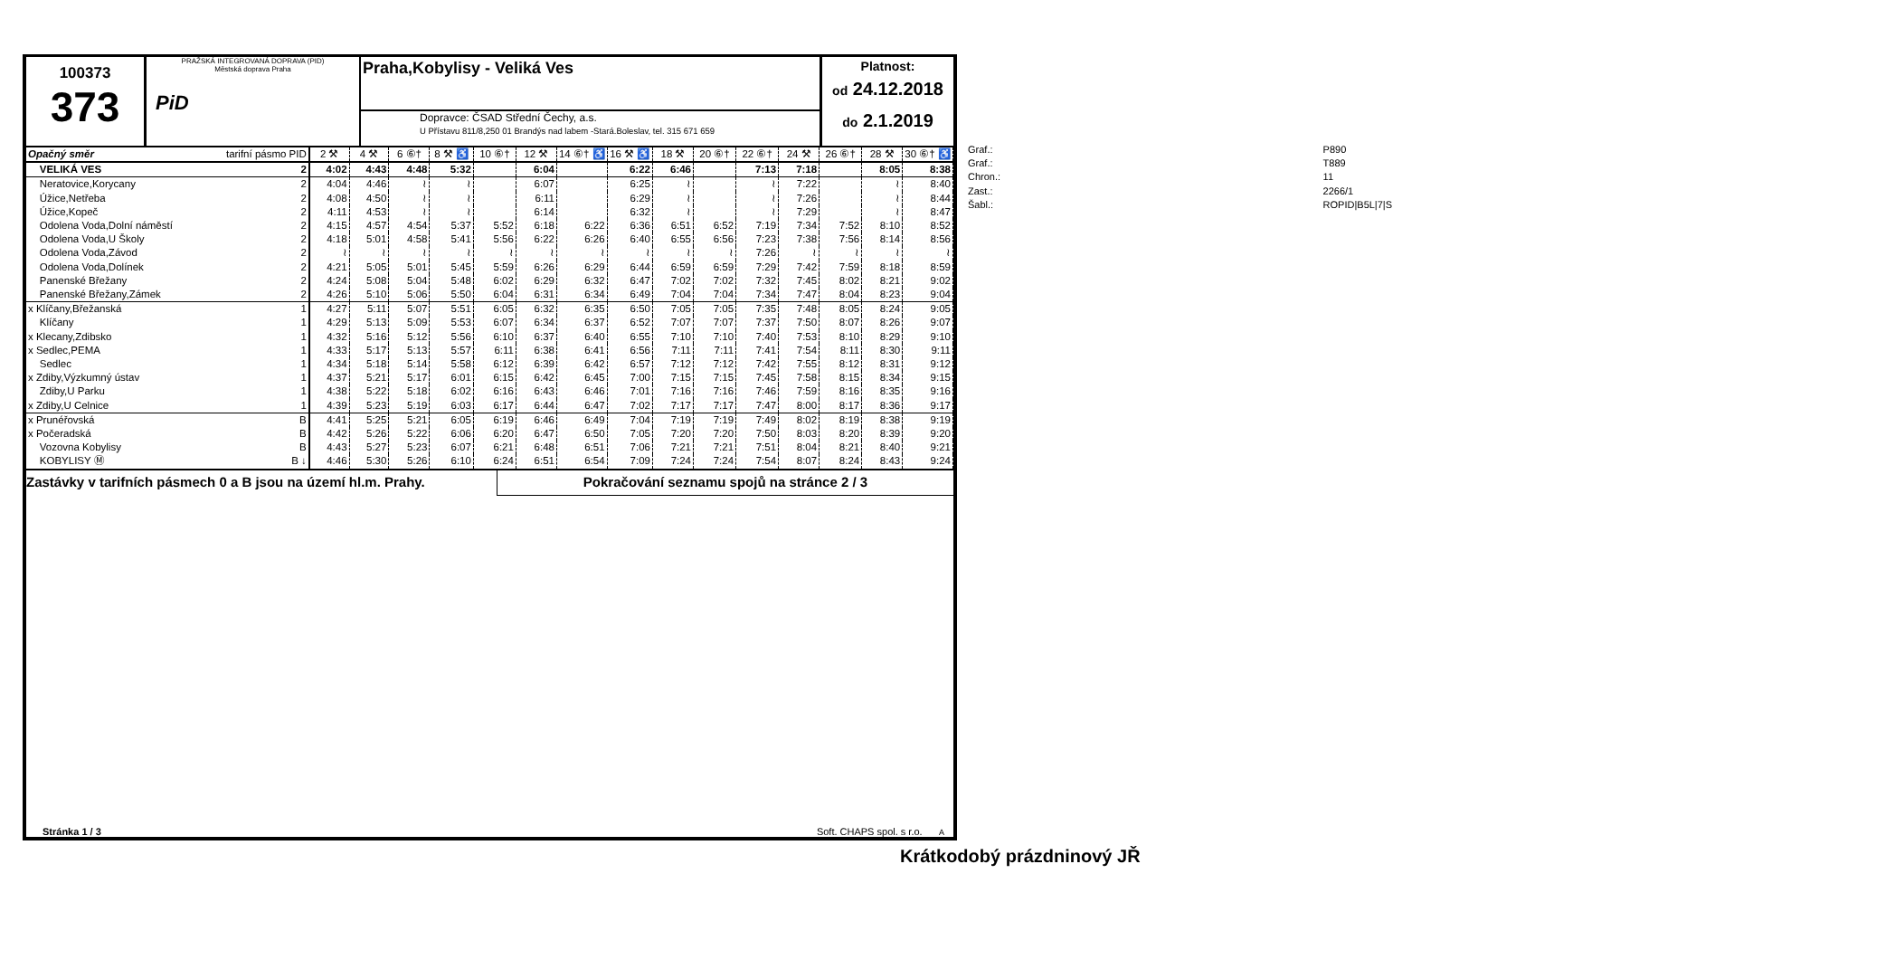100373
373
PRAŽSKÁ INTEGROVANÁ DOPRAVA (PID)
Městská doprava Praha
PiD
Praha,Kobylisy - Veliká Ves
Dopravce: ČSAD Střední Čechy, a.s.
U Přístavu 811/8,250 01 Brandýs nad labem -Stará.Boleslav, tel. 315 671 659
Platnost:
od 24.12.2018
do 2.1.2019
| Opačný směr | tarifní pásmo PID | 2 ⚒ | 4 ⚒ | 6 ⑥† | 8 ⚒ ♿ | 10 ⑥† | 12 ⚒ | 14 ⑥† ♿ | 16 ⚒ ♿ | 18 ⚒ | 20 ⑥† | 22 ⑥† | 24 ⚒ | 26 ⑥† | 28 ⚒ | 30 ⑥† ♿ |
| --- | --- | --- | --- | --- | --- | --- | --- | --- | --- | --- | --- | --- | --- | --- | --- | --- |
| VELIKÁ VES | 2 | 4:02 | 4:43 | 4:48 | 5:32 | | 6:04 | | 6:22 | 6:46 | | 7:13 | 7:18 | | 8:05 | 8:38 |
| Neratovice,Korycany | 2 | 4:04 | 4:46 | ≀ | ≀ | | 6:07 | | 6:25 | ≀ | | ≀ | 7:22 | | ≀ | 8:40 |
| Úžice,Netřeba | 2 | 4:08 | 4:50 | ≀ | ≀ | | 6:11 | | 6:29 | ≀ | | ≀ | 7:26 | | ≀ | 8:44 |
| Úžice,Kopeč | 2 | 4:11 | 4:53 | ≀ | ≀ | | 6:14 | | 6:32 | ≀ | | ≀ | 7:29 | | ≀ | 8:47 |
| Odolena Voda,Dolní náměstí | 2 | 4:15 | 4:57 | 4:54 | 5:37 | 5:52 | 6:18 | 6:22 | 6:36 | 6:51 | 6:52 | 7:19 | 7:34 | 7:52 | 8:10 | 8:52 |
| Odolena Voda,U Školy | 2 | 4:18 | 5:01 | 4:58 | 5:41 | 5:56 | 6:22 | 6:26 | 6:40 | 6:55 | 6:56 | 7:23 | 7:38 | 7:56 | 8:14 | 8:56 |
| Odolena Voda,Závod | 2 | ≀ | ≀ | ≀ | ≀ | ≀ | ≀ | ≀ | ≀ | ≀ | ≀ | 7:26 | ≀ | ≀ | ≀ | ≀ |
| Odolena Voda,Dolínek | 2 | 4:21 | 5:05 | 5:01 | 5:45 | 5:59 | 6:26 | 6:29 | 6:44 | 6:59 | 6:59 | 7:29 | 7:42 | 7:59 | 8:18 | 8:59 |
| Panenské Břežany | 2 | 4:24 | 5:08 | 5:04 | 5:48 | 6:02 | 6:29 | 6:32 | 6:47 | 7:02 | 7:02 | 7:32 | 7:45 | 8:02 | 8:21 | 9:02 |
| Panenské Břežany,Zámek | 2 | 4:26 | 5:10 | 5:06 | 5:50 | 6:04 | 6:31 | 6:34 | 6:49 | 7:04 | 7:04 | 7:34 | 7:47 | 8:04 | 8:23 | 9:04 |
| x Klíčany,Břežanská | 1 | 4:27 | 5:11 | 5:07 | 5:51 | 6:05 | 6:32 | 6:35 | 6:50 | 7:05 | 7:05 | 7:35 | 7:48 | 8:05 | 8:24 | 9:05 |
| Klíčany | 1 | 4:29 | 5:13 | 5:09 | 5:53 | 6:07 | 6:34 | 6:37 | 6:52 | 7:07 | 7:07 | 7:37 | 7:50 | 8:07 | 8:26 | 9:07 |
| x Klecany,Zdibsko | 1 | 4:32 | 5:16 | 5:12 | 5:56 | 6:10 | 6:37 | 6:40 | 6:55 | 7:10 | 7:10 | 7:40 | 7:53 | 8:10 | 8:29 | 9:10 |
| x Sedlec,PEMA | 1 | 4:33 | 5:17 | 5:13 | 5:57 | 6:11 | 6:38 | 6:41 | 6:56 | 7:11 | 7:11 | 7:41 | 7:54 | 8:11 | 8:30 | 9:11 |
| Sedlec | 1 | 4:34 | 5:18 | 5:14 | 5:58 | 6:12 | 6:39 | 6:42 | 6:57 | 7:12 | 7:12 | 7:42 | 7:55 | 8:12 | 8:31 | 9:12 |
| x Zdiby,Výzkumný ústav | 1 | 4:37 | 5:21 | 5:17 | 6:01 | 6:15 | 6:42 | 6:45 | 7:00 | 7:15 | 7:15 | 7:45 | 7:58 | 8:15 | 8:34 | 9:15 |
| Zdiby,U Parku | 1 | 4:38 | 5:22 | 5:18 | 6:02 | 6:16 | 6:43 | 6:46 | 7:01 | 7:16 | 7:16 | 7:46 | 7:59 | 8:16 | 8:35 | 9:16 |
| x Zdiby,U Celnice | 1 | 4:39 | 5:23 | 5:19 | 6:03 | 6:17 | 6:44 | 6:47 | 7:02 | 7:17 | 7:17 | 7:47 | 8:00 | 8:17 | 8:36 | 9:17 |
| x Prunéřovská | B | 4:41 | 5:25 | 5:21 | 6:05 | 6:19 | 6:46 | 6:49 | 7:04 | 7:19 | 7:19 | 7:49 | 8:02 | 8:19 | 8:38 | 9:19 |
| x Počeradská | B | 4:42 | 5:26 | 5:22 | 6:06 | 6:20 | 6:47 | 6:50 | 7:05 | 7:20 | 7:20 | 7:50 | 8:03 | 8:20 | 8:39 | 9:20 |
| Vozovna Kobylisy | B | 4:43 | 5:27 | 5:23 | 6:07 | 6:21 | 6:48 | 6:51 | 7:06 | 7:21 | 7:21 | 7:51 | 8:04 | 8:21 | 8:40 | 9:21 |
| KOBYLISY Ⓜ | B ↓ | 4:46 | 5:30 | 5:26 | 6:10 | 6:24 | 6:51 | 6:54 | 7:09 | 7:24 | 7:24 | 7:54 | 8:07 | 8:24 | 8:43 | 9:24 |
Zastávky v tarifních pásmech 0 a B jsou na území hl.m. Prahy.
Pokračování seznamu spojů na stránce 2 / 3
Stránka 1 / 3 Soft. CHAPS spol. s r.o. A
| Graf.: | P890 |
| Graf.: | T889 |
| Chron.: | 11 |
| Zast.: | 2266/1 |
| Šabl.: | ROPID/B5L/7/S |
Krátkodobý prázdninový JŘ